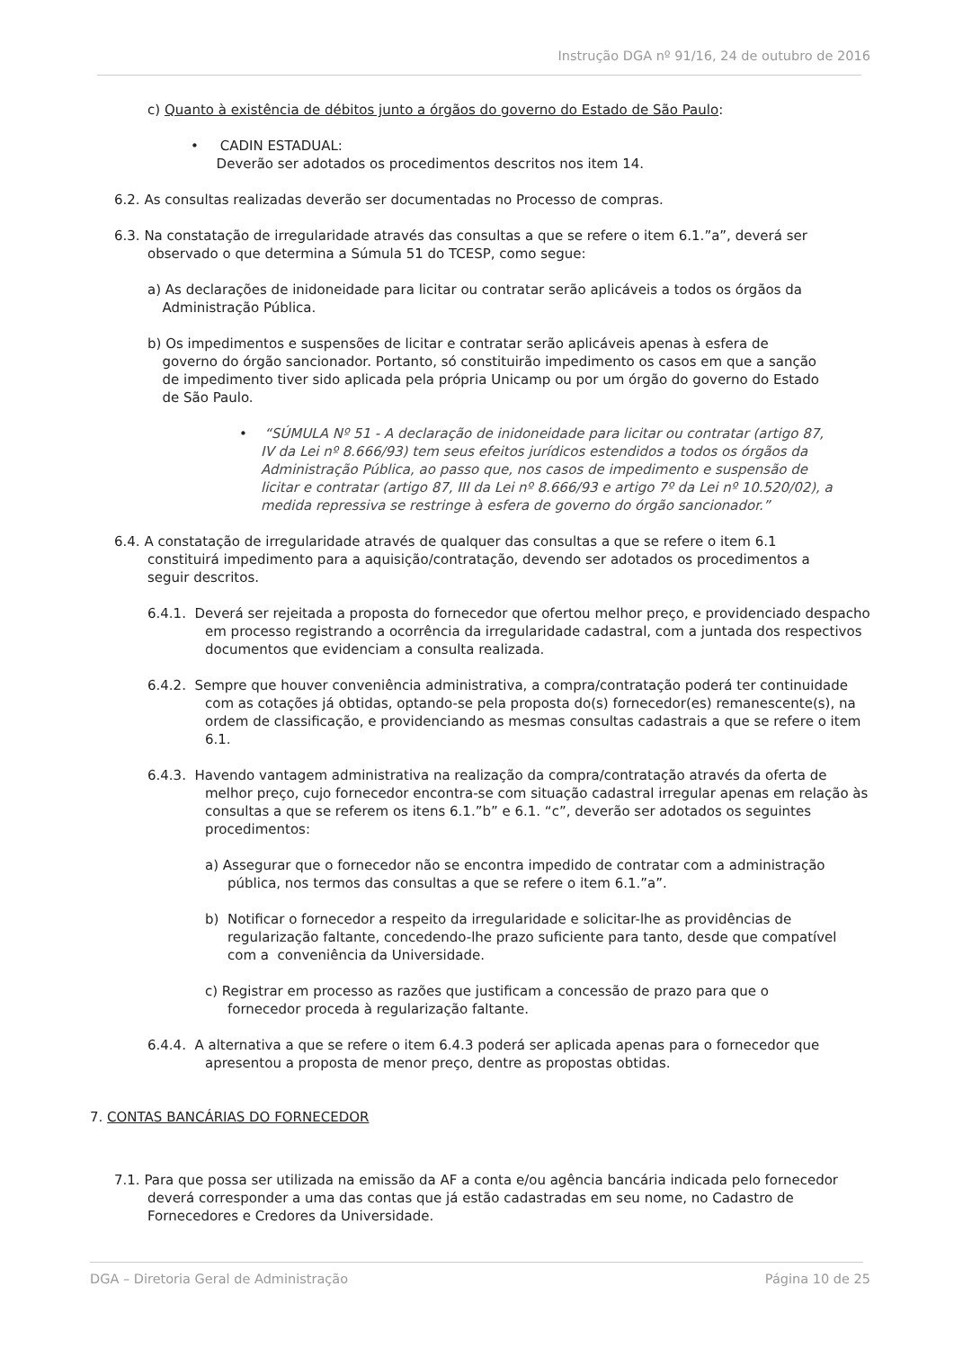Instrução DGA nº 91/16, 24 de outubro de 2016
c) Quanto à existência de débitos junto a órgãos do governo do Estado de São Paulo:
• CADIN ESTADUAL:
Deverão ser adotados os procedimentos descritos nos item 14.
6.2. As consultas realizadas deverão ser documentadas no Processo de compras.
6.3. Na constatação de irregularidade através das consultas a que se refere o item 6.1.”a”, deverá ser observado o que determina a Súmula 51 do TCESP, como segue:
a) As declarações de inidoneidade para licitar ou contratar serão aplicáveis a todos os órgãos da Administração Pública.
b) Os impedimentos e suspensões de licitar e contratar serão aplicáveis apenas à esfera de governo do órgão sancionador. Portanto, só constituirão impedimento os casos em que a sanção de impedimento tiver sido aplicada pela própria Unicamp ou por um órgão do governo do Estado de São Paulo.
• “SÚMULA Nº 51 - A declaração de inidoneidade para licitar ou contratar (artigo 87, IV da Lei nº 8.666/93) tem seus efeitos jurídicos estendidos a todos os órgãos da Administração Pública, ao passo que, nos casos de impedimento e suspensão de licitar e contratar (artigo 87, III da Lei nº 8.666/93 e artigo 7º da Lei nº 10.520/02), a medida repressiva se restringe à esfera de governo do órgão sancionador.”
6.4. A constatação de irregularidade através de qualquer das consultas a que se refere o item 6.1 constituirá impedimento para a aquisição/contratação, devendo ser adotados os procedimentos a seguir descritos.
6.4.1. Deverá ser rejeitada a proposta do fornecedor que ofertou melhor preço, e providenciado despacho em processo registrando a ocorrência da irregularidade cadastral, com a juntada dos respectivos documentos que evidenciam a consulta realizada.
6.4.2. Sempre que houver conveniência administrativa, a compra/contratação poderá ter continuidade com as cotações já obtidas, optando-se pela proposta do(s) fornecedor(es) remanescente(s), na ordem de classificação, e providenciando as mesmas consultas cadastrais a que se refere o item 6.1.
6.4.3. Havendo vantagem administrativa na realização da compra/contratação através da oferta de melhor preço, cujo fornecedor encontra-se com situação cadastral irregular apenas em relação às consultas a que se referem os itens 6.1.”b” e 6.1. “c”, deverão ser adotados os seguintes procedimentos:
a) Assegurar que o fornecedor não se encontra impedido de contratar com a administração pública, nos termos das consultas a que se refere o item 6.1.”a”.
b) Notificar o fornecedor a respeito da irregularidade e solicitar-lhe as providências de regularização faltante, concedendo-lhe prazo suficiente para tanto, desde que compatível com a conveniência da Universidade.
c) Registrar em processo as razões que justificam a concessão de prazo para que o fornecedor proceda à regularização faltante.
6.4.4. A alternativa a que se refere o item 6.4.3 poderá ser aplicada apenas para o fornecedor que apresentou a proposta de menor preço, dentre as propostas obtidas.
7. CONTAS BANCÁRIAS DO FORNECEDOR
7.1. Para que possa ser utilizada na emissão da AF a conta e/ou agência bancária indicada pelo fornecedor deverá corresponder a uma das contas que já estão cadastradas em seu nome, no Cadastro de Fornecedores e Credores da Universidade.
DGA – Diretoria Geral de Administração Página 10 de 25